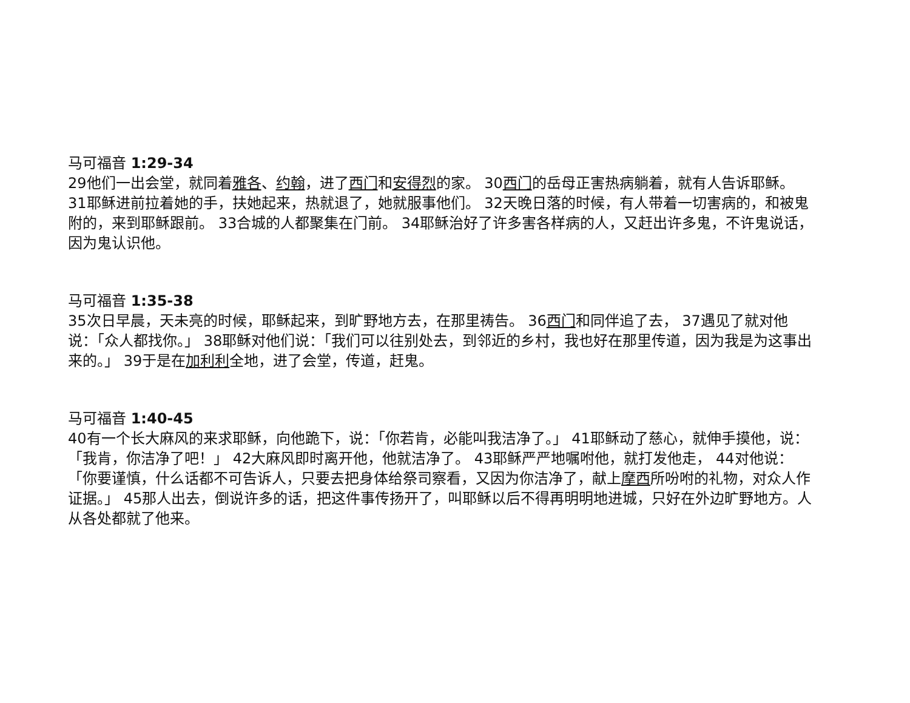马可福音 1:29-34
29他们一出会堂，就同着雅各、约翰，进了西门和安得烈的家。 30西门的岳母正害热病躺着，就有人告诉耶稣。 31耶稣进前拉着她的手，扶她起来，热就退了，她就服事他们。 32天晚日落的时候，有人带着一切害病的，和被鬼附的，来到耶稣跟前。 33合城的人都聚集在门前。 34耶稣治好了许多害各样病的人，又赶出许多鬼，不许鬼说话，因为鬼认识他。
马可福音 1:35-38
35次日早晨，天未亮的时候，耶稣起来，到旷野地方去，在那里祷告。 36西门和同伴追了去， 37遇见了就对他说：「众人都找你。」 38耶稣对他们说：「我们可以往别处去，到邻近的乡村，我也好在那里传道，因为我是为这事出来的。」 39于是在加利利全地，进了会堂，传道，赶鬼。
马可福音 1:40-45
40有一个长大麻风的来求耶稣，向他跪下，说：「你若肯，必能叫我洁净了。」 41耶稣动了慈心，就伸手摸他，说：「我肯，你洁净了吧！」 42大麻风即时离开他，他就洁净了。 43耶稣严严地嘱咐他，就打发他走， 44对他说：「你要谨慎，什么话都不可告诉人，只要去把身体给祭司察看，又因为你洁净了，献上摩西所吩咐的礼物，对众人作证据。」 45那人出去，倒说许多的话，把这件事传扬开了，叫耶稣以后不得再明明地进城，只好在外边旷野地方。人从各处都就了他来。